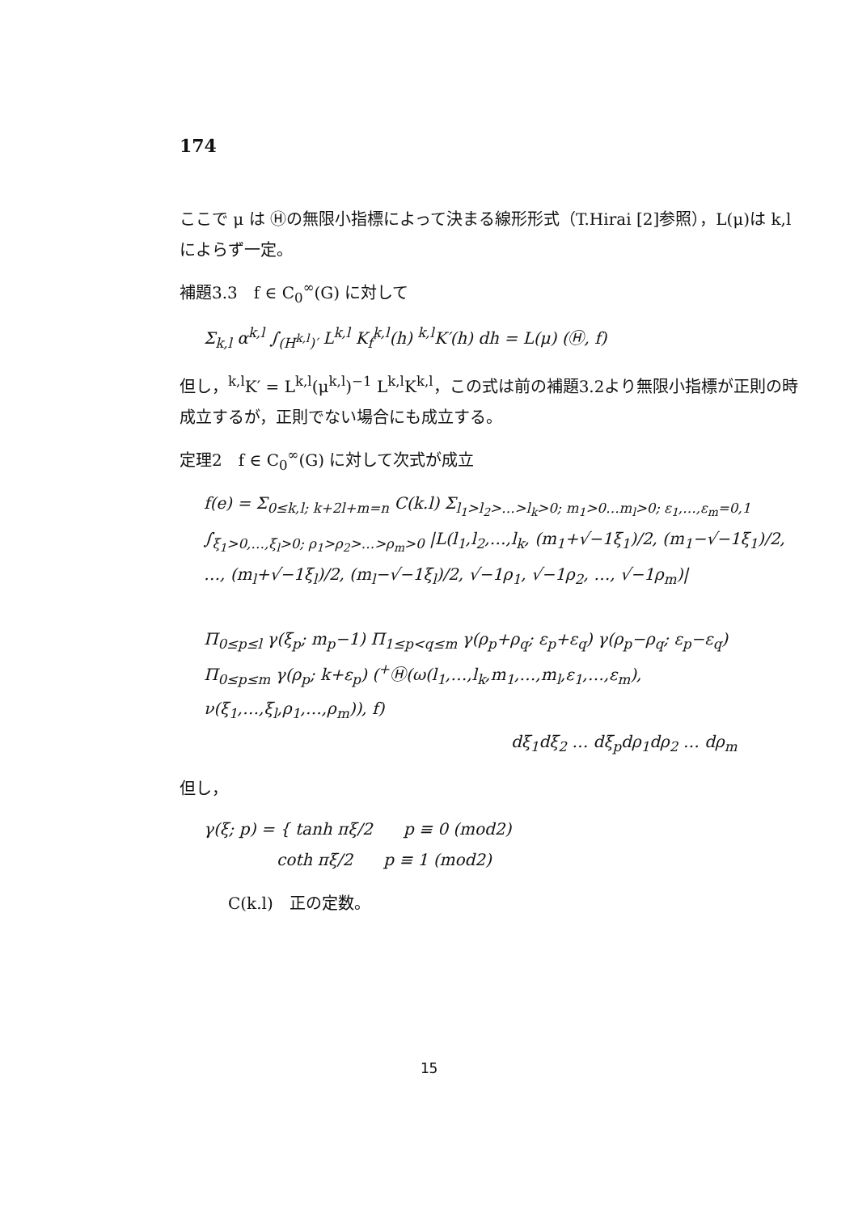174
ここで μ は Ⓗの無限小指標によって決まる線形形式（T.Hirai [2]参照），L(μ)は k,l によらず一定。
補題3.3　f ∈ C<sub>0</sub><sup>∞</sup>(G) に対して
Σ<sub>k,l</sub> α<sup>k,l</sup> ∫<sub>(H<sup>k,l</sup>)′</sub> L<sup>k,l</sup> K<sub>f</sub><sup>k,l</sup>(h) <sup>k,l</sup>K′(h) dh = L(μ) (Ⓗ, f)
但し，<sup>k,l</sup>K′ = L<sup>k,l</sup>(μ<sup>k,l</sup>)<sup>−1</sup> L<sup>k,l</sup>K<sup>k,l</sup>，この式は前の補題3.2より無限小指標が正則の時成立するが，正則でない場合にも成立する。
定理2　f ∈ C<sub>0</sub><sup>∞</sup>(G) に対して次式が成立
f(e) = Σ<sub>0≤k,l; k+2l+m=n</sub> C(k.l) Σ<sub>l<sub>1</sub>>l<sub>2</sub>>…>l<sub>k</sub>>0; m<sub>1</sub>>0…m<sub>l</sub>>0; ε<sub>1</sub>,…,ε<sub>m</sub>=0,1</sub> ∫<sub>ξ<sub>1</sub>>0,…,ξ<sub>l</sub>>0; ρ<sub>1</sub>>ρ<sub>2</sub>>…>ρ<sub>m</sub>>0</sub> |L(l<sub>1</sub>,l<sub>2</sub>,…,l<sub>k</sub>, (m<sub>1</sub>+√−1ξ<sub>1</sub>)/2, (m<sub>1</sub>−√−1ξ<sub>1</sub>)/2, …, (m<sub>l</sub>+√−1ξ<sub>l</sub>)/2, (m<sub>l</sub>−√−1ξ<sub>l</sub>)/2, √−1ρ<sub>1</sub>, √−1ρ<sub>2</sub>, …, √−1ρ<sub>m</sub>)|
Π<sub>0≤p≤l</sub> γ(ξ<sub>p</sub>; m<sub>p</sub>−1) Π<sub>1≤p<q≤m</sub> γ(ρ<sub>p</sub>+ρ<sub>q</sub>; ε<sub>p</sub>+ε<sub>q</sub>) γ(ρ<sub>p</sub>−ρ<sub>q</sub>; ε<sub>p</sub>−ε<sub>q</sub>)
Π<sub>0≤p≤m</sub> γ(ρ<sub>p</sub>; k+ε<sub>p</sub>) (<sup>+</sup>Ⓗ(ω(l<sub>1</sub>,…,l<sub>k</sub>,m<sub>1</sub>,…,m<sub>l</sub>,ε<sub>1</sub>,…,ε<sub>m</sub>), ν(ξ<sub>1</sub>,…,ξ<sub>l</sub>,ρ<sub>1</sub>,…,ρ<sub>m</sub>)), f)
dξ<sub>1</sub>dξ<sub>2</sub> … dξ<sub>p</sub>dρ<sub>1</sub>dρ<sub>2</sub> … dρ<sub>m</sub>
但し，
γ(ξ; p) = { tanh πξ/2 p ≡ 0 (mod2)
coth πξ/2 p ≡ 1 (mod2)
C(k.l)　正の定数。
15